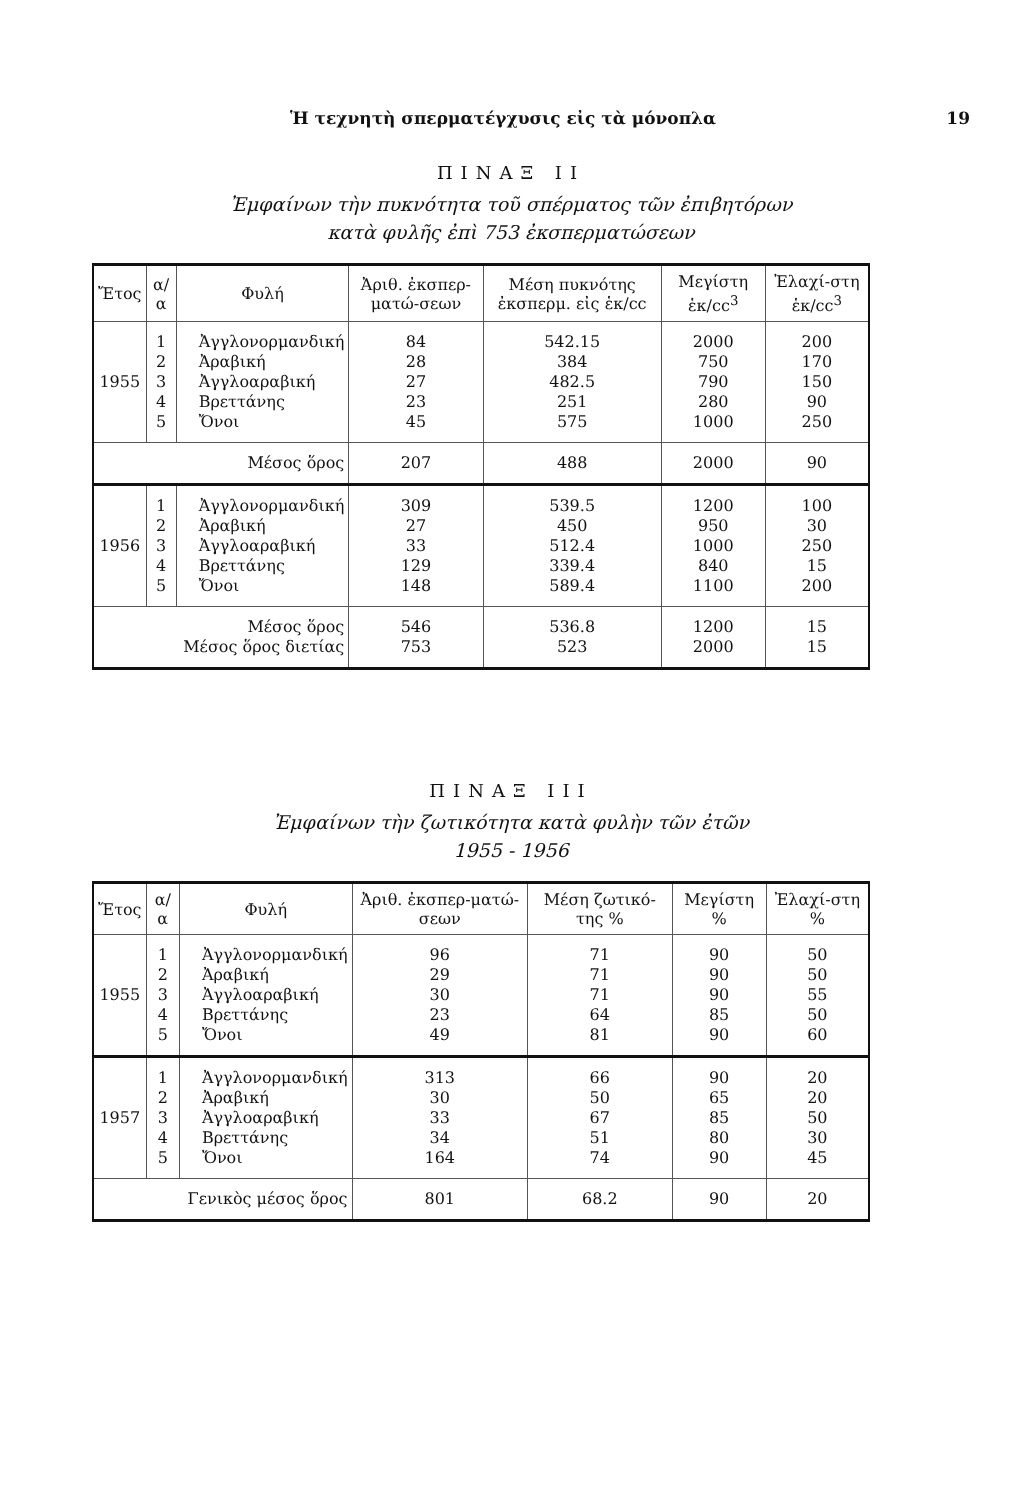Ἡ τεχνητὴ σπερματέγχυσις εἰς τὰ μόνοπλα 19
ΠΙΝΑΞ ΙΙ
Ἐμφαίνων τὴν πυκνότητα τοῦ σπέρματος τῶν ἐπιβητόρων
κατὰ φυλῆς ἐπὶ 753 ἐκσπερματώσεων
| Ἔτος | α/α | Φυλή | Ἀριθ. ἐκσπερ-ματώ-σεων | Μέση πυκνότης ἐκσπερμ. εἰς ἑκ/cc | Μεγίστη ἑκ/cc<sup>3</sup> | Ἐλαχί-στη ἑκ/cc<sup>3</sup> |
| --- | --- | --- | --- | --- | --- | --- |
| 1955 | 1 2 3 4 5 | Ἀγγλονορμανδική Ἀραβική Ἀγγλοαραβική Βρεττάνης Ὄνοι | 84 28 27 23 45 | 542.15 384 482.5 251 575 | 2000 750 790 280 1000 | 200 170 150 90 250 |
| Μέσος ὅρος | | | 207 | 488 | 2000 | 90 |
| 1956 | 1 2 3 4 5 | Ἀγγλονορμανδική Ἀραβική Ἀγγλοαραβική Βρεττάνης Ὄνοι | 309 27 33 129 148 | 539.5 450 512.4 339.4 589.4 | 1200 950 1000 840 1100 | 100 30 250 15 200 |
| Μέσος ὅρος Μέσος ὅρος διετίας | | | 546 753 | 536.8 523 | 1200 2000 | 15 15 |
ΠΙΝΑΞ ΙΙΙ
Ἐμφαίνων τὴν ζωτικότητα κατὰ φυλὴν τῶν ἐτῶν
1955 - 1956
| Ἔτος | α/α | Φυλή | Ἀριθ. ἐκσπερ-ματώ-σεων | Μέση ζωτικό-της % | Μεγίστη % | Ἐλαχί-στη % |
| --- | --- | --- | --- | --- | --- | --- |
| 1955 | 1 2 3 4 5 | Ἀγγλονορμανδική Ἀραβική Ἀγγλοαραβική Βρεττάνης Ὄνοι | 96 29 30 23 49 | 71 71 71 64 81 | 90 90 90 85 90 | 50 50 55 50 60 |
| 1957 | 1 2 3 4 5 | Ἀγγλονορμανδική Ἀραβική Ἀγγλοαραβική Βρεττάνης Ὄνοι | 313 30 33 34 164 | 66 50 67 51 74 | 90 65 85 80 90 | 20 20 50 30 45 |
| Γενικὸς μέσος ὅρος | | | 801 | 68.2 | 90 | 20 |